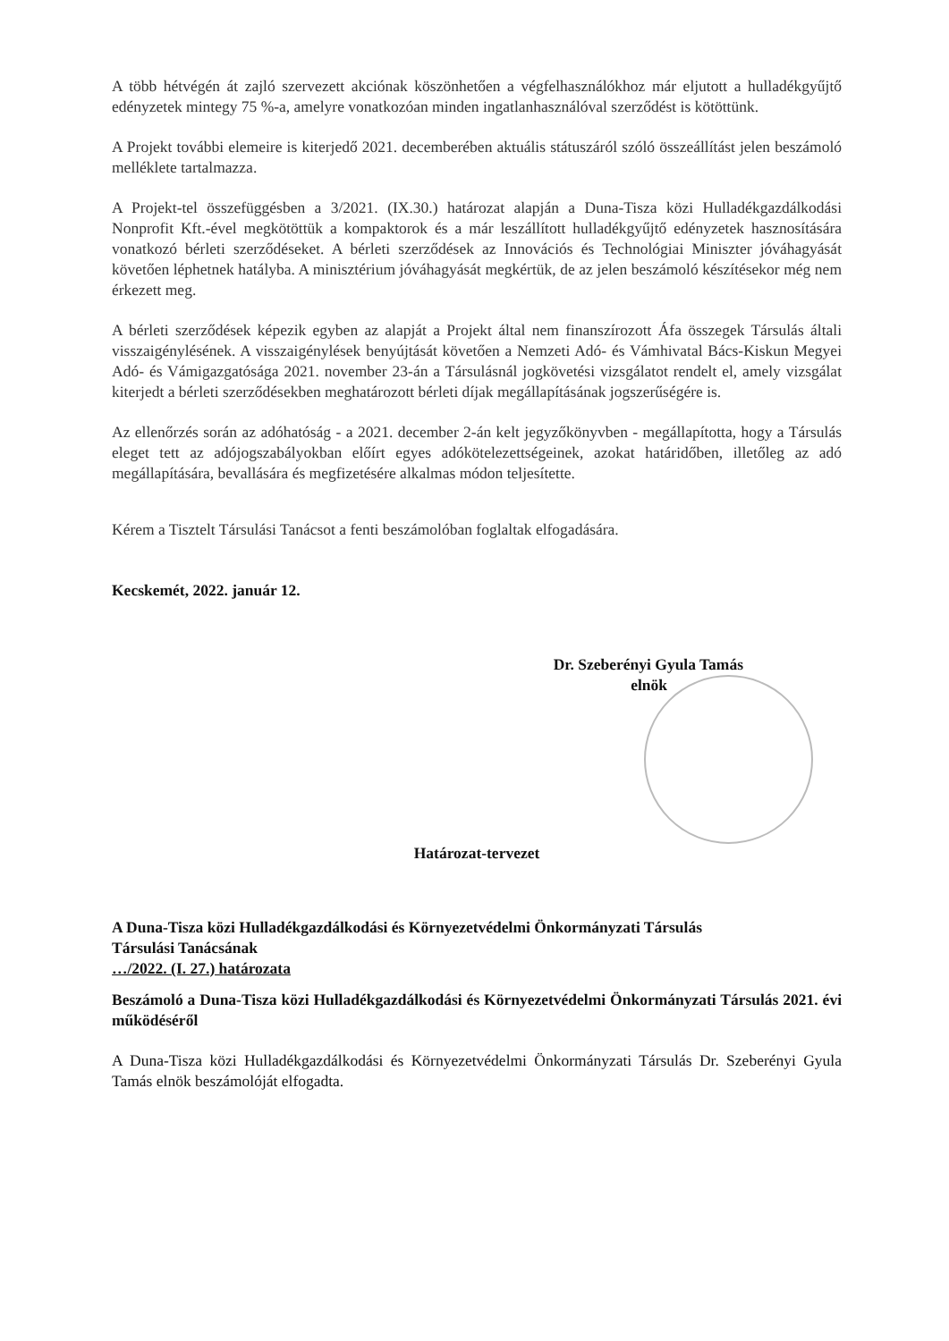A több hétvégén át zajló szervezett akciónak köszönhetően a végfelhasználókhoz már eljutott a hulladékgyűjtő edényzetek mintegy 75 %-a, amelyre vonatkozóan minden ingatlanhasználóval szerződést is kötöttünk.
A Projekt további elemeire is kiterjedő 2021. decemberében aktuális státuszáról szóló összeállítást jelen beszámoló melléklete tartalmazza.
A Projekt-tel összefüggésben a 3/2021. (IX.30.) határozat alapján a Duna-Tisza közi Hulladékgazdálkodási Nonprofit Kft.-ével megkötöttük a kompaktorok és a már leszállított hulladékgyűjtő edényzetek hasznosítására vonatkozó bérleti szerződéseket. A bérleti szerződések az Innovációs és Technológiai Miniszter jóváhagyását követően léphetnek hatályba. A minisztérium jóváhagyását megkértük, de az jelen beszámoló készítésekor még nem érkezett meg.
A bérleti szerződések képezik egyben az alapját a Projekt által nem finanszírozott Áfa összegek Társulás általi visszaigénylésének. A visszaigénylések benyújtását követően a Nemzeti Adó- és Vámhivatal Bács-Kiskun Megyei Adó- és Vámigazgatósága 2021. november 23-án a Társulásnál jogkövetési vizsgálatot rendelt el, amely vizsgálat kiterjedt a bérleti szerződésekben meghatározott bérleti díjak megállapításának jogszerűségére is.
Az ellenőrzés során az adóhatóság - a 2021. december 2-án kelt jegyzőkönyvben - megállapította, hogy a Társulás eleget tett az adójogszabályokban előírt egyes adókötelezettségeinek, azokat határidőben, illetőleg az adó megállapítására, bevallására és megfizetésére alkalmas módon teljesítette.
Kérem a Tisztelt Társulási Tanácsot a fenti beszámolóban foglaltak elfogadására.
Kecskemét, 2022. január 12.
Dr. Szeberényi Gyula Tamás
elnök
Határozat-tervezet
A Duna-Tisza közi Hulladékgazdálkodási és Környezetvédelmi Önkormányzati Társulás
Társulási Tanácsának
…/2022. (I. 27.) határozata
Beszámoló a Duna-Tisza közi Hulladékgazdálkodási és Környezetvédelmi Önkormányzati Társulás 2021. évi működéséről
A Duna-Tisza közi Hulladékgazdálkodási és Környezetvédelmi Önkormányzati Társulás Dr. Szeberényi Gyula Tamás elnök beszámolóját elfogadta.